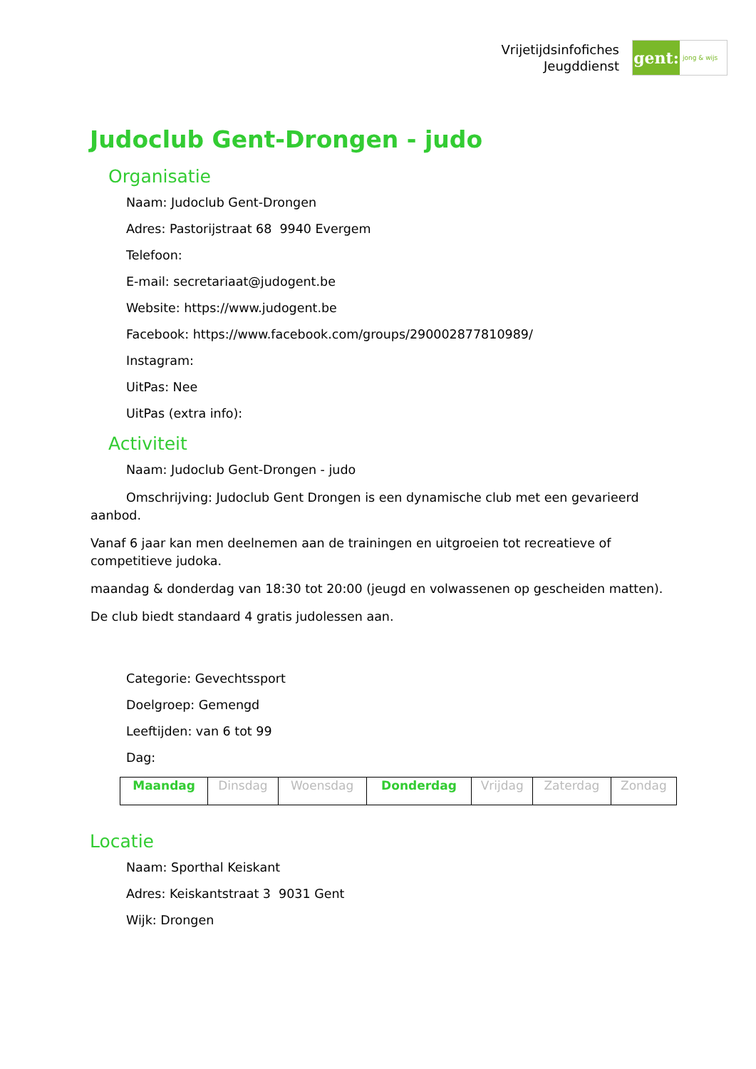Vrijetijdsinfofiches
Jeugddienst
gent:
jong & wijs
Judoclub Gent-Drongen - judo
Organisatie
Naam: Judoclub Gent-Drongen
Adres: Pastorijstraat 68 9940 Evergem
Telefoon:
E-mail: secretariaat@judogent.be
Website: https://www.judogent.be
Facebook: https://www.facebook.com/groups/290002877810989/
Instagram:
UitPas: Nee
UitPas (extra info):
Activiteit
Naam: Judoclub Gent-Drongen - judo
Omschrijving: Judoclub Gent Drongen is een dynamische club met een gevarieerd aanbod.
Vanaf 6 jaar kan men deelnemen aan de trainingen en uitgroeien tot recreatieve of competitieve judoka.
maandag & donderdag van 18:30 tot 20:00 (jeugd en volwassenen op gescheiden matten).
De club biedt standaard 4 gratis judolessen aan.
Categorie: Gevechtssport
Doelgroep: Gemengd
Leeftijden: van 6 tot 99
Dag:
| Maandag | Dinsdag | Woensdag | Donderdag | Vrijdag | Zaterdag | Zondag |
Locatie
Naam: Sporthal Keiskant
Adres: Keiskantstraat 3 9031 Gent
Wijk: Drongen